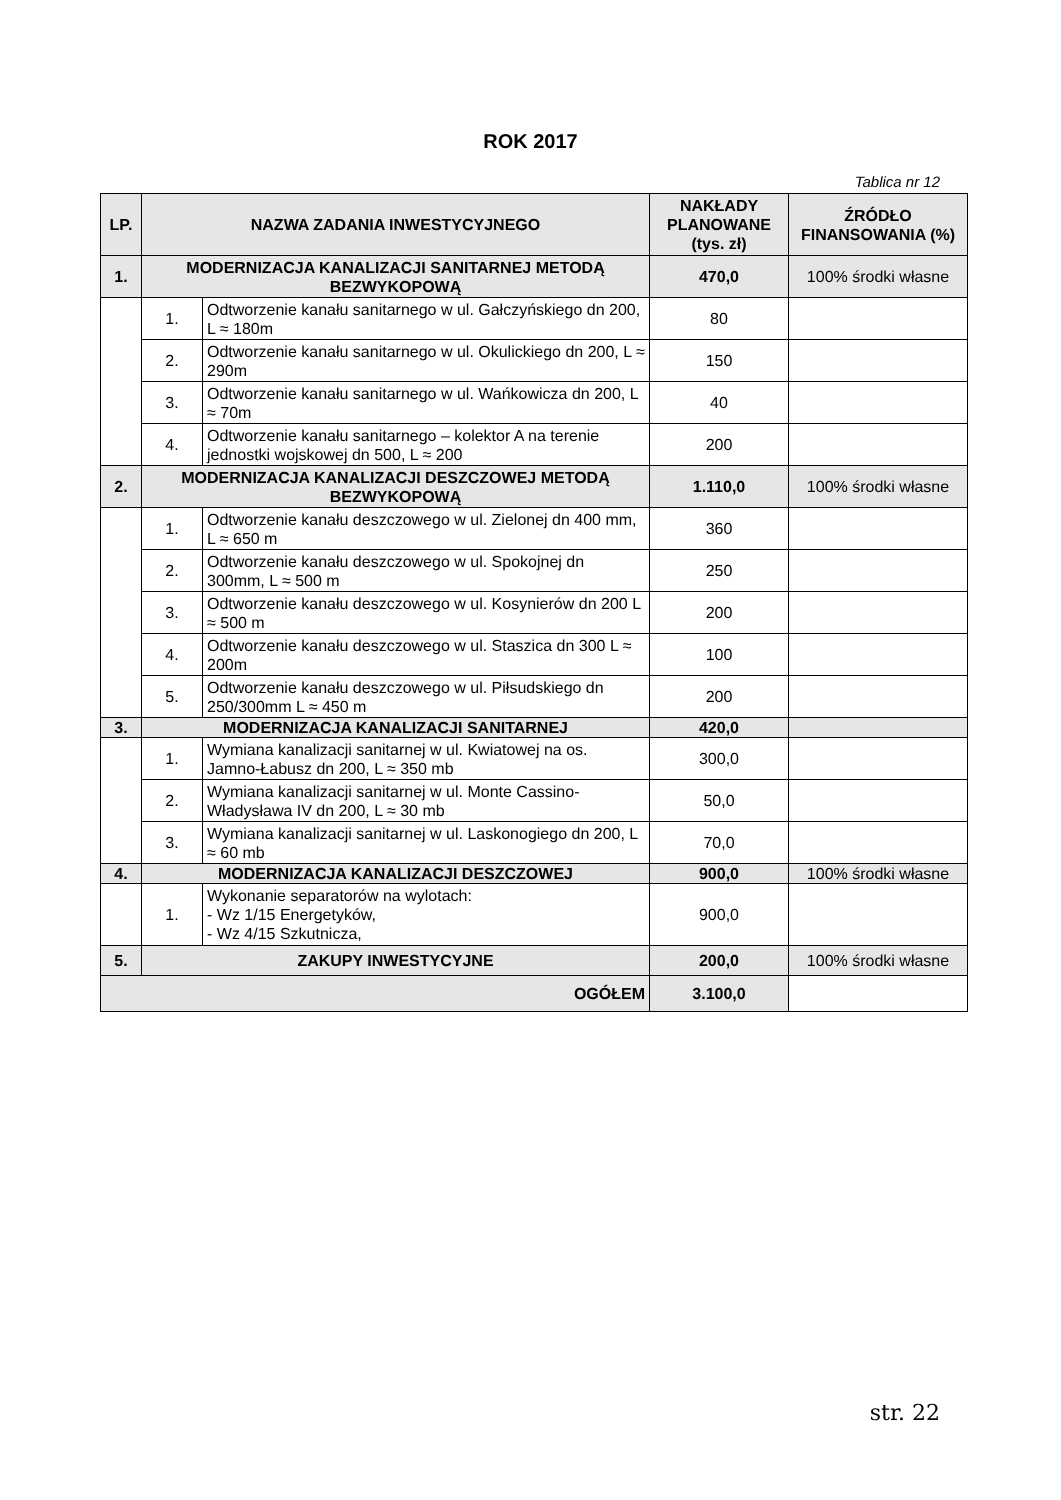ROK 2017
Tablica nr 12
| LP. | NAZWA ZADANIA INWESTYCYJNEGO | | NAKŁADY PLANOWANE (tys. zł) | ŹRÓDŁO FINANSOWANIA (%) |
| --- | --- | --- | --- | --- |
| 1. | MODERNIZACJA KANALIZACJI SANITARNEJ METODĄ BEZWYKOPOWĄ | | 470,0 | 100% środki własne |
| | 1. | Odtworzenie kanału sanitarnego w ul. Gałczyńskiego dn 200, L ≈ 180m | 80 | |
| | 2. | Odtworzenie kanału sanitarnego w ul. Okulickiego dn 200, L ≈ 290m | 150 | |
| | 3. | Odtworzenie kanału sanitarnego w ul. Wańkowicza dn 200, L ≈ 70m | 40 | |
| | 4. | Odtworzenie kanału sanitarnego – kolektor A na terenie jednostki wojskowej dn 500, L ≈ 200 | 200 | |
| 2. | MODERNIZACJA KANALIZACJI DESZCZOWEJ METODĄ BEZWYKOPOWĄ | | 1.110,0 | 100% środki własne |
| | 1. | Odtworzenie kanału deszczowego w ul. Zielonej dn 400 mm, L ≈ 650 m | 360 | |
| | 2. | Odtworzenie kanału deszczowego w ul. Spokojnej dn 300mm, L ≈ 500 m | 250 | |
| | 3. | Odtworzenie kanału deszczowego w ul. Kosynierów dn 200 L ≈ 500 m | 200 | |
| | 4. | Odtworzenie kanału deszczowego w ul. Staszica dn 300 L ≈ 200m | 100 | |
| | 5. | Odtworzenie kanału deszczowego w ul. Piłsudskiego dn 250/300mm L ≈ 450 m | 200 | |
| 3. | MODERNIZACJA KANALIZACJI SANITARNEJ | | 420,0 | |
| | 1. | Wymiana kanalizacji sanitarnej w ul. Kwiatowej na os. Jamno-Łabusz dn 200, L ≈ 350 mb | 300,0 | |
| | 2. | Wymiana kanalizacji sanitarnej w ul. Monte Cassino-Władysława IV dn 200, L ≈ 30 mb | 50,0 | |
| | 3. | Wymiana kanalizacji sanitarnej w ul. Laskonogiego dn 200, L ≈ 60 mb | 70,0 | |
| 4. | MODERNIZACJA KANALIZACJI DESZCZOWEJ | | 900,0 | 100% środki własne |
| | 1. | Wykonanie separatorów na wylotach: - Wz 1/15 Energetyków, - Wz 4/15 Szkutnicza, | 900,0 | |
| 5. | ZAKUPY INWESTYCYJNE | | 200,0 | 100% środki własne |
| OGÓŁEM | | | 3.100,0 | |
str. 22